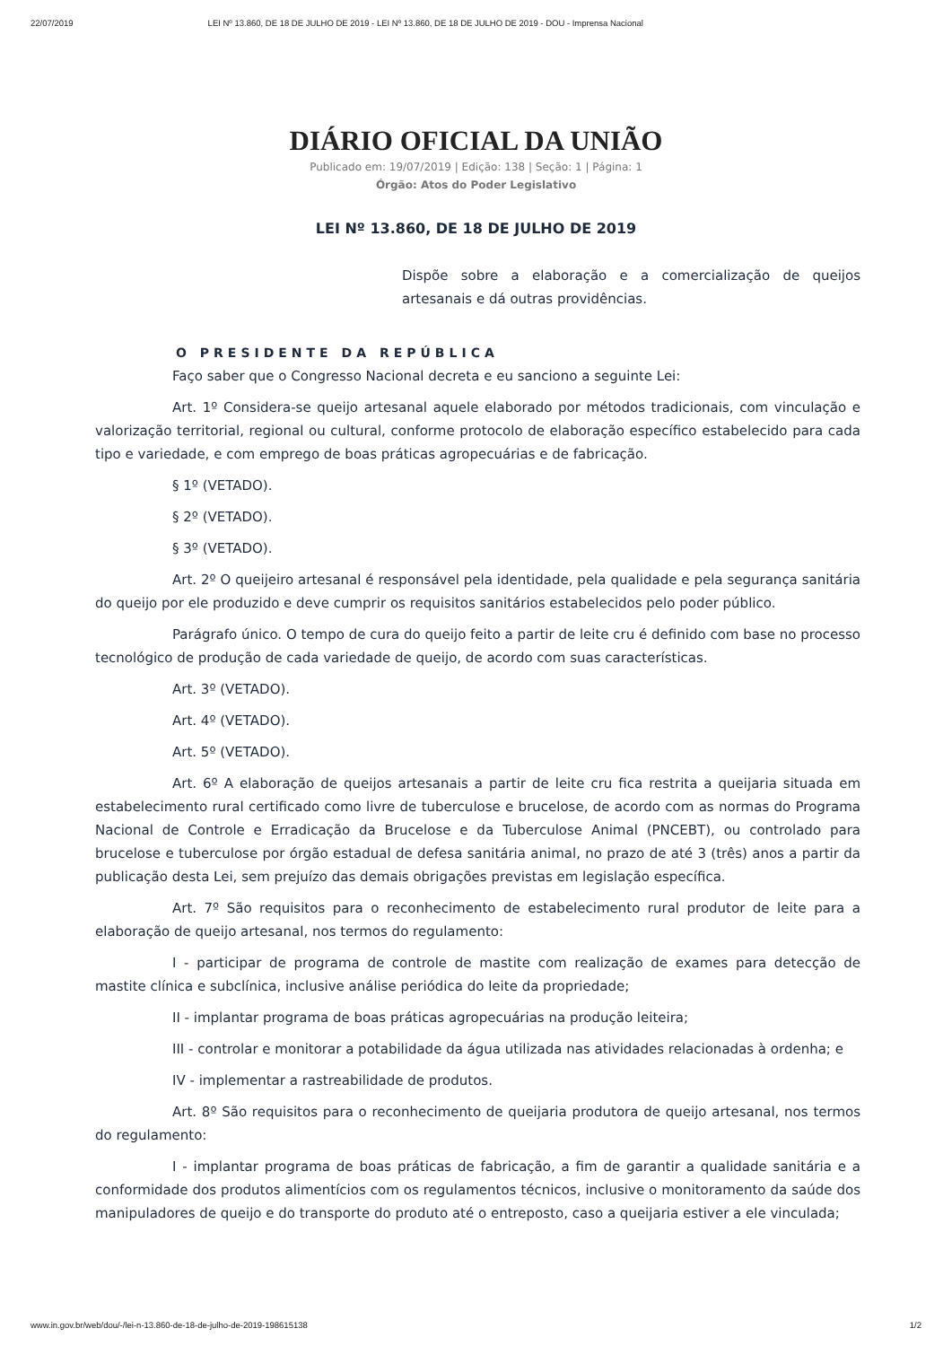22/07/2019 LEI Nº 13.860, DE 18 DE JULHO DE 2019 - LEI Nº 13.860, DE 18 DE JULHO DE 2019 - DOU - Imprensa Nacional
DIÁRIO OFICIAL DA UNIÃO
Publicado em: 19/07/2019 | Edição: 138 | Seção: 1 | Página: 1
Órgão: Atos do Poder Legislativo
LEI Nº 13.860, DE 18 DE JULHO DE 2019
Dispõe sobre a elaboração e a comercialização de queijos artesanais e dá outras providências.
O PRESIDENTE DA REPÚBLICA
Faço saber que o Congresso Nacional decreta e eu sanciono a seguinte Lei:
Art. 1º Considera-se queijo artesanal aquele elaborado por métodos tradicionais, com vinculação e valorização territorial, regional ou cultural, conforme protocolo de elaboração específico estabelecido para cada tipo e variedade, e com emprego de boas práticas agropecuárias e de fabricação.
§ 1º (VETADO).
§ 2º (VETADO).
§ 3º (VETADO).
Art. 2º O queijeiro artesanal é responsável pela identidade, pela qualidade e pela segurança sanitária do queijo por ele produzido e deve cumprir os requisitos sanitários estabelecidos pelo poder público.
Parágrafo único. O tempo de cura do queijo feito a partir de leite cru é definido com base no processo tecnológico de produção de cada variedade de queijo, de acordo com suas características.
Art. 3º (VETADO).
Art. 4º (VETADO).
Art. 5º (VETADO).
Art. 6º A elaboração de queijos artesanais a partir de leite cru fica restrita a queijaria situada em estabelecimento rural certificado como livre de tuberculose e brucelose, de acordo com as normas do Programa Nacional de Controle e Erradicação da Brucelose e da Tuberculose Animal (PNCEBT), ou controlado para brucelose e tuberculose por órgão estadual de defesa sanitária animal, no prazo de até 3 (três) anos a partir da publicação desta Lei, sem prejuízo das demais obrigações previstas em legislação específica.
Art. 7º São requisitos para o reconhecimento de estabelecimento rural produtor de leite para a elaboração de queijo artesanal, nos termos do regulamento:
I - participar de programa de controle de mastite com realização de exames para detecção de mastite clínica e subclínica, inclusive análise periódica do leite da propriedade;
II - implantar programa de boas práticas agropecuárias na produção leiteira;
III - controlar e monitorar a potabilidade da água utilizada nas atividades relacionadas à ordenha; e
IV - implementar a rastreabilidade de produtos.
Art. 8º São requisitos para o reconhecimento de queijaria produtora de queijo artesanal, nos termos do regulamento:
I - implantar programa de boas práticas de fabricação, a fim de garantir a qualidade sanitária e a conformidade dos produtos alimentícios com os regulamentos técnicos, inclusive o monitoramento da saúde dos manipuladores de queijo e do transporte do produto até o entreposto, caso a queijaria estiver a ele vinculada;
www.in.gov.br/web/dou/-/lei-n-13.860-de-18-de-julho-de-2019-198615138 1/2